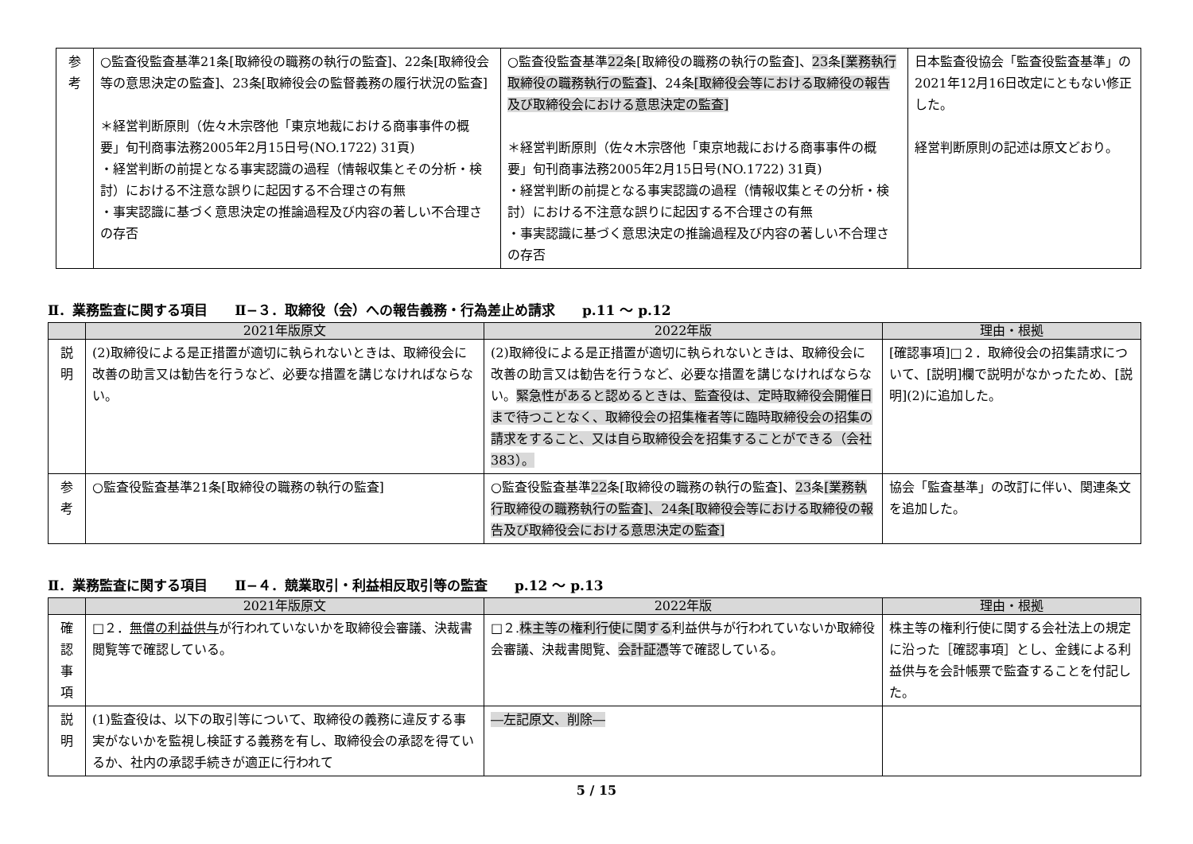| 参 考 | ○監査役監査基準21条[取締役の職務の執行の監査]、22条[取締役会等の意思決定の監査]、23条[取締役会の監督義務の履行状況の監査] ＊経営判断原則（佐々木宗啓他「東京地裁における商事事件の概要」旬刊商事法務2005年2月15日号(NO.1722) 31頁) ・経営判断の前提となる事実認識の過程（情報収集とその分析・検討）における不注意な誤りに起因する不合理さの有無 ・事実認識に基づく意思決定の推論過程及び内容の著しい不合理さの存否 | ○監査役監査基準 22 条[取締役の職務の執行の監査]、 23 条 [業務執行取締役の職務執行の監査] 、24条 [取締役会等における取締役の報告及び取締役会における意思決定の監査] ＊経営判断原則（佐々木宗啓他「東京地裁における商事事件の概要」旬刊商事法務2005年2月15日号(NO.1722) 31頁) ・経営判断の前提となる事実認識の過程（情報収集とその分析・検討）における不注意な誤りに起因する不合理さの有無 ・事実認識に基づく意思決定の推論過程及び内容の著しい不合理さの存否 | 日本監査役協会「監査役監査基準」の2021年12月16日改定にともない修正した。 経営判断原則の記述は原文どおり。 |
Ⅱ．業務監査に関する項目　　Ⅱ−３．取締役（会）への報告義務・行為差止め請求　　p.11 〜 p.12
| | 2021年版原文 | 2022年版 | 理由・根拠 |
| --- | --- | --- | --- |
| 説 明 | (2)取締役による是正措置が適切に執られないときは、取締役会に改善の助言又は勧告を行うなど、必要な措置を講じなければならない。 | (2)取締役による是正措置が適切に執られないときは、取締役会に改善の助言又は勧告を行うなど、必要な措置を講じなければならない。 緊急性があると認めるときは、監査役は、定時取締役会開催日まで待つことなく、取締役会の招集権者等に臨時取締役会の招集の請求をすること、又は自ら取締役会を招集することができる（会社383）。 | [確認事項]□２．取締役会の招集請求について、[説明]欄で説明がなかったため、[説明](2)に追加した。 |
| 参 考 | ○監査役監査基準21条[取締役の職務の執行の監査] | ○監査役監査基準 22 条[取締役の職務の執行の監査]、 23 条 [業務執行取締役の職務執行の監査]、24条[取締役会等における取締役の報告及び取締役会における意思決定の監査] | 協会「監査基準」の改訂に伴い、関連条文を追加した。 |
Ⅱ．業務監査に関する項目　　Ⅱ−４．競業取引・利益相反取引等の監査　　p.12 〜 p.13
| | 2021年版原文 | 2022年版 | 理由・根拠 |
| --- | --- | --- | --- |
| 確 認 事 項 | □２． 無償の利益供与 が行われていないかを取締役会審議、決裁書閲覧等で確認している。 | □２. 株主等の権利行使に関する 利益供与が行われていないか取締役会審議、決裁書閲覧、 会計証憑 等で確認している。 | 株主等の権利行使に関する会社法上の規定に沿った［確認事項］とし、金銭による利益供与を会計帳票で監査することを付記した。 |
| 説 明 | (1)監査役は、以下の取引等について、取締役の義務に違反する事実がないかを監視し検証する義務を有し、取締役会の承認を得ているか、社内の承認手続きが適正に行われて | ―左記原文、削除― | |
5 / 15